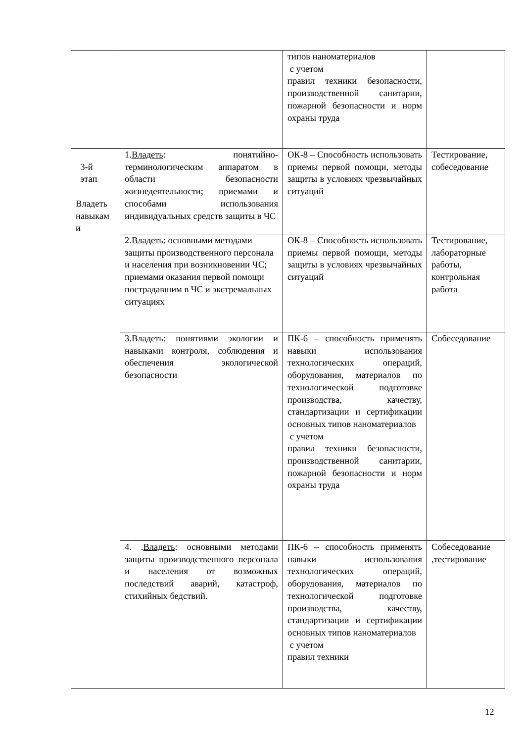| | | типов наноматериалов с учетом правил техники безопасности, производственной санитарии, пожарной безопасности и норм охраны труда | |
| 3-й этап Владеть навыкам и | 1. Владеть : понятийно-терминологическим аппаратом в области безопасности жизнедеятельности; приемами и способами использования индивидуальных средств защиты в ЧС | ОК-8 – Способность использовать приемы первой помощи, методы защиты в условиях чрезвычайных ситуаций | Тестирование, собеседование |
| | 2. Владеть: основными методами защиты производственного персонала и населения при возникновении ЧС; приемами оказания первой помощи пострадавшим в ЧС и экстремальных ситуациях | ОК-8 – Способность использовать приемы первой помощи, методы защиты в условиях чрезвычайных ситуаций | Тестирование, лабораторные работы, контрольная работа |
| | 3. Владеть: понятиями экологии и навыками контроля, соблюдения и обеспечения экологической безопасности | ПК-6 – способность применять навыки использования технологических операций, оборудования, материалов по технологической подготовке производства, качеству, стандартизации и сертификации основных типов наноматериалов с учетом правил техники безопасности, производственной санитарии, пожарной безопасности и норм охраны труда | Собеседование |
| | 4. . Владеть : основными методами защиты производственного персонала и населения от возможных последствий аварий, катастроф, стихийных бедствий. | ПК-6 – способность применять навыки использования технологических операций, оборудования, материалов по технологической подготовке производства, качеству, стандартизации и сертификации основных типов наноматериалов с учетом правил техники | Собеседование ,тестирование |
12